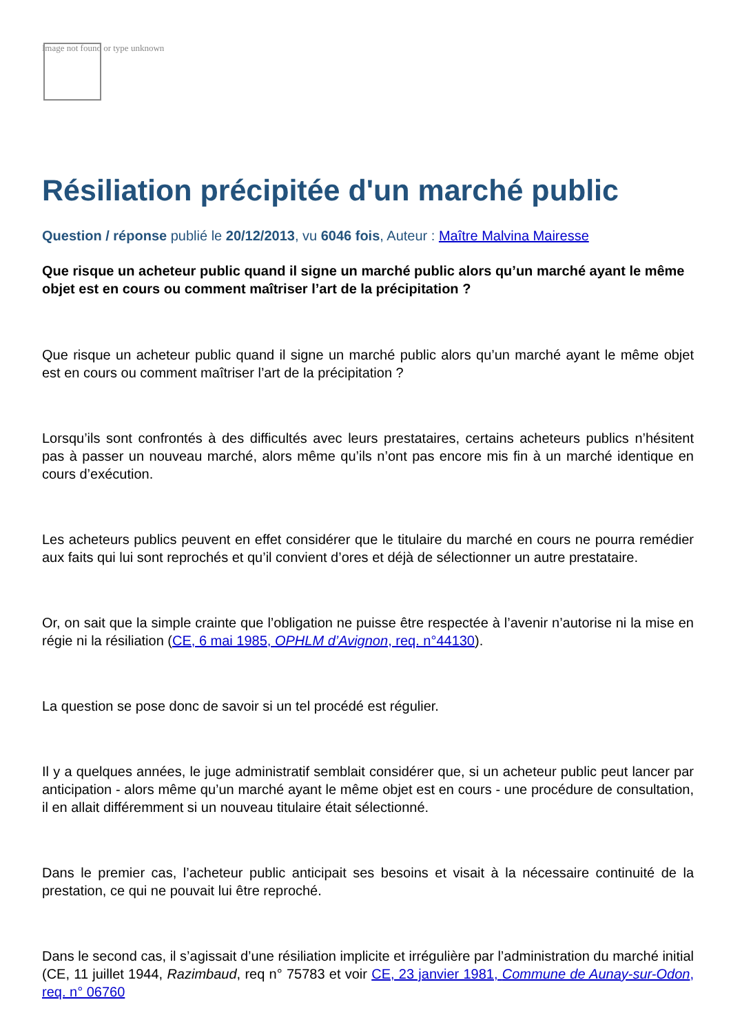Image not found or type unknown
Résiliation précipitée d'un marché public
Question / réponse publié le 20/12/2013, vu 6046 fois, Auteur : Maître Malvina Mairesse
Que risque un acheteur public quand il signe un marché public alors qu’un marché ayant le même objet est en cours ou comment maîtriser l’art de la précipitation ?
Que risque un acheteur public quand il signe un marché public alors qu’un marché ayant le même objet est en cours ou comment maîtriser l’art de la précipitation ?
Lorsqu’ils sont confrontés à des difficultés avec leurs prestataires, certains acheteurs publics n’hésitent pas à passer un nouveau marché, alors même qu’ils n’ont pas encore mis fin à un marché identique en cours d’exécution.
Les acheteurs publics peuvent en effet considérer que le titulaire du marché en cours ne pourra remédier aux faits qui lui sont reprochés et qu’il convient d’ores et déjà de sélectionner un autre prestataire.
Or, on sait que la simple crainte que l’obligation ne puisse être respectée à l’avenir n’autorise ni la mise en régie ni la résiliation (CE, 6 mai 1985, OPHLM d’Avignon, req. n°44130).
La question se pose donc de savoir si un tel procédé est régulier.
Il y a quelques années, le juge administratif semblait considérer que, si un acheteur public peut lancer par anticipation - alors même qu’un marché ayant le même objet est en cours - une procédure de consultation, il en allait différemment si un nouveau titulaire était sélectionné.
Dans le premier cas, l’acheteur public anticipait ses besoins et visait à la nécessaire continuité de la prestation, ce qui ne pouvait lui être reproché.
Dans le second cas, il s’agissait d’une résiliation implicite et irrégulière par l’administration du marché initial (CE, 11 juillet 1944, Razimbaud, req n° 75783 et voir CE, 23 janvier 1981, Commune de Aunay-sur-Odon, req. n° 06760